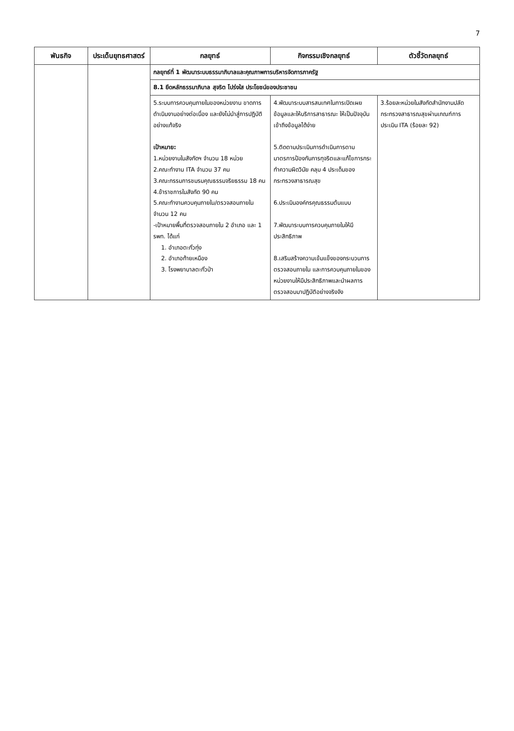7
| พันธกิจ | ประเด็นยุทธศาสตร์ | กลยุทธ์ | กิจกรรมเชิงกลยุทธ์ | ตัวชี้วัดกลยุทธ์ |
| --- | --- | --- | --- | --- |
| | | กลยุทธ์ที่ 1 พัฒนาระบบธรรมาภิบาลและคุณภาพการบริหารจัดการภาครัฐ | | |
| | | 8.1 ยึดหลักธรรมาภิบาล สุจริต โปร่งใส ประโยชน์ของประชาชน | | |
| | | 5.ระบบการควบคุมภายในของหน่วยงาน ขาดการดำเนินงานอย่างต่อเนื่อง และยังไม่นำสู่การปฏิบัติอย่างแท้จริง เป้าหมาย: 1.หน่วยงานในสังกัดฯ จำนวน 18 หน่วย 2.คณะทำงาน ITA จำนวน 37 คน 3.คณะกรรมการชมรมคุณธรรมจริยธรรม 18 คน 4.ข้าราชการในสังกัด 90 คน 5.คณะทำงานควบคุมภายใน/ตรวจสอบภายใน จำนวน 12 คน -เป้าหมายพื้นที่ตรวจสอบภายใน 2 อำเภอ และ 1 รพท. ได้แก่ 1. อำเภอตะกั่วทุ่ง 2. อำเภอท้ายเหมือง 3. โรงพยาบาลตะกั่วป่า | 4.พัฒนาระบบสารสนเทศในการเปิดเผยข้อมูลและให้บริการสาธารณะ ให้เป็นปัจจุบัน เข้าถึงข้อมูลได้ง่าย 5.ติดตามประเมินการดำเนินการตามมาตรการป้องกันการทุจริตและแก้ไขการกระทำความผิดวินัย คลุม 4 ประเด็นของกระทรวงสาธารณสุข 6.ประเมินองค์กรคุณธรรมต้นแบบ 7.พัฒนาระบบการควบคุมภายในให้มีประสิทธิภาพ 8.เสริมสร้างความเข้มแข็งของกระบวนการตรวจสอบภายใน และการควบคุมภายในของหน่วยงานให้มีประสิทธิภาพและนำผลการตรวจสอบมาปฏิบัติอย่างจริงจัง | 3.ร้อยละหน่วยในสังกัดสำนักงานปลัดกระทรวงสาธารณสุขผ่านเกณฑ์การประเมิน ITA (ร้อยละ 92) |